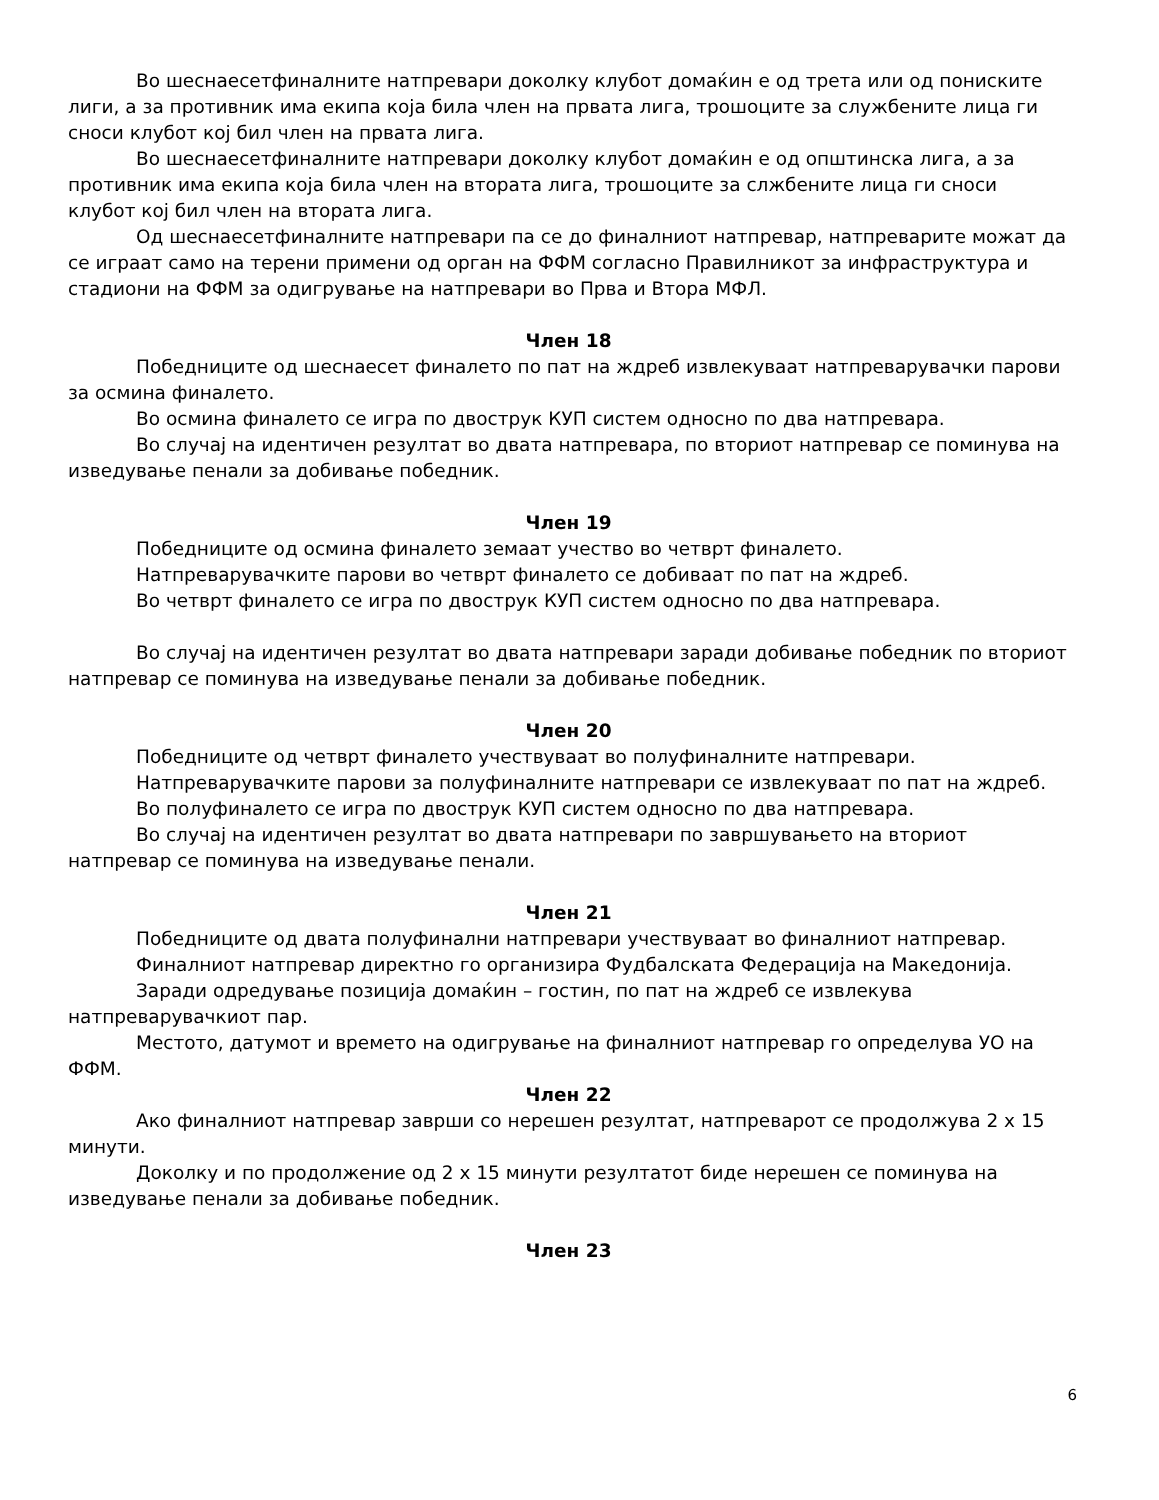Во шеснаесетфиналните натпревари доколку клубот домаќин е од трета или од пониските лиги, а за противник има екипа која била член на првата лига, трошоците за службените лица ги сноси клубот кој бил член на првата лига.
Во шеснаесетфиналните натпревари доколку клубот домаќин е од општинска лига, а за противник има екипа која била член на втората лига, трошоците за слжбените лица ги сноси клубот кој бил член на втората лига.
Од шеснаесетфиналните натпревари па се до финалниот натпревар, натпреварите можат да се играат само на терени примени од орган на ФФМ согласно Правилникот за инфраструктура и стадиони на ФФМ за одигрување на натпревари во Прва и Втора МФЛ.
Член 18
Победниците од шеснаесет финалето по пат на ждреб извлекуваат натпреварувачки парови за осмина финалето.
Во осмина финалето се игра по двострук КУП систем односно по два натпревара.
Во случај на идентичен резултат во двата натпревара, по вториот натпревар се поминува на изведување пенали за добивање победник.
Член 19
Победниците од осмина финалето земаат учество во четврт финалето.
Натпреварувачките парови во четврт финалето се добиваат по пат на ждреб.
Во четврт финалето се игра по двострук КУП систем односно по два натпревара.
Во случај на идентичен резултат во двата натпревари заради добивање победник по вториот натпревар се поминува на изведување пенали за добивање победник.
Член 20
Победниците од четврт финалето учествуваат во полуфиналните натпревари.
Натпреварувачките парови за полуфиналните натпревари се извлекуваат по пат на ждреб.
Во полуфиналето се игра по двострук КУП систем односно по два натпревара.
Во случај на идентичен резултат во двата натпревари по завршувањето на вториот натпревар се поминува на изведување пенали.
Член 21
Победниците од двата полуфинални натпревари учествуваат во финалниот натпревар.
Финалниот натпревар директно го организира Фудбалската Федерација на Македонија.
Заради одредување позиција домаќин – гостин, по пат на ждреб се извлекува натпреварувачкиот пар.
Местото, датумот и времето на одигрување на финалниот натпревар го определува УО на ФФМ.
Член 22
Ако финалниот натпревар заврши со нерешен резултат, натпреварот се продолжува 2 х 15 минути.
Доколку и по продолжение од 2 х 15 минути резултатот биде нерешен се поминува на изведување пенали за добивање победник.
Член 23
6